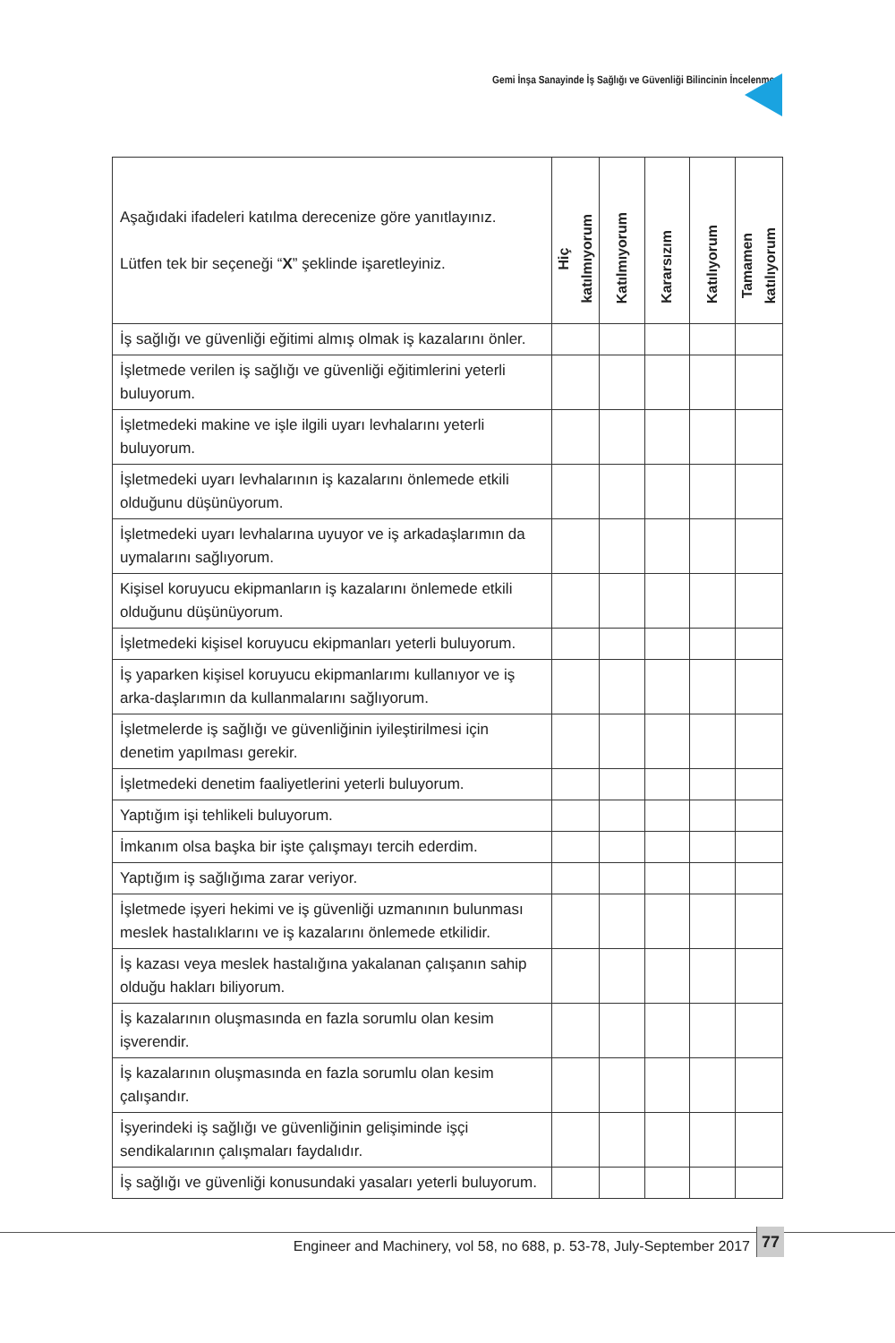Gemi İnşa Sanayinde İş Sağlığı ve Güvenliği Bilincinin İncelenmesi
| Aşağıdaki ifadeleri katılma derecenize göre yanıtlayınız. Lütfen tek bir seçeneği “ X ” şeklinde işaretleyiniz. | Hiç katılmıyorum | Katılmıyorum | Kararsızım | Katılıyorum | Tamamen katılıyorum |
| --- | --- | --- | --- | --- | --- |
| İş sağlığı ve güvenliği eğitimi almış olmak iş kazalarını önler. | | | | | |
| İşletmede verilen iş sağlığı ve güvenliği eğitimlerini yeterli buluyorum. | | | | | |
| İşletmedeki makine ve işle ilgili uyarı levhalarını yeterli buluyorum. | | | | | |
| İşletmedeki uyarı levhalarının iş kazalarını önlemede etkili olduğunu düşünüyorum. | | | | | |
| İşletmedeki uyarı levhalarına uyuyor ve iş arkadaşlarımın da uymalarını sağlıyorum. | | | | | |
| Kişisel koruyucu ekipmanların iş kazalarını önlemede etkili olduğunu düşünüyorum. | | | | | |
| İşletmedeki kişisel koruyucu ekipmanları yeterli buluyorum. | | | | | |
| İş yaparken kişisel koruyucu ekipmanlarımı kullanıyor ve iş arka-daşlarımın da kullanmalarını sağlıyorum. | | | | | |
| İşletmelerde iş sağlığı ve güvenliğinin iyileştirilmesi için denetim yapılması gerekir. | | | | | |
| İşletmedeki denetim faaliyetlerini yeterli buluyorum. | | | | | |
| Yaptığım işi tehlikeli buluyorum. | | | | | |
| İmkanım olsa başka bir işte çalışmayı tercih ederdim. | | | | | |
| Yaptığım iş sağlığıma zarar veriyor. | | | | | |
| İşletmede işyeri hekimi ve iş güvenliği uzmanının bulunması meslek hastalıklarını ve iş kazalarını önlemede etkilidir. | | | | | |
| İş kazası veya meslek hastalığına yakalanan çalışanın sahip olduğu hakları biliyorum. | | | | | |
| İş kazalarının oluşmasında en fazla sorumlu olan kesim işverendir. | | | | | |
| İş kazalarının oluşmasında en fazla sorumlu olan kesim çalışandır. | | | | | |
| İşyerindeki iş sağlığı ve güvenliğinin gelişiminde işçi sendikalarının çalışmaları faydalıdır. | | | | | |
| İş sağlığı ve güvenliği konusundaki yasaları yeterli buluyorum. | | | | | |
Engineer and Machinery, vol 58, no 688, p. 53-78, July-September 2017
77